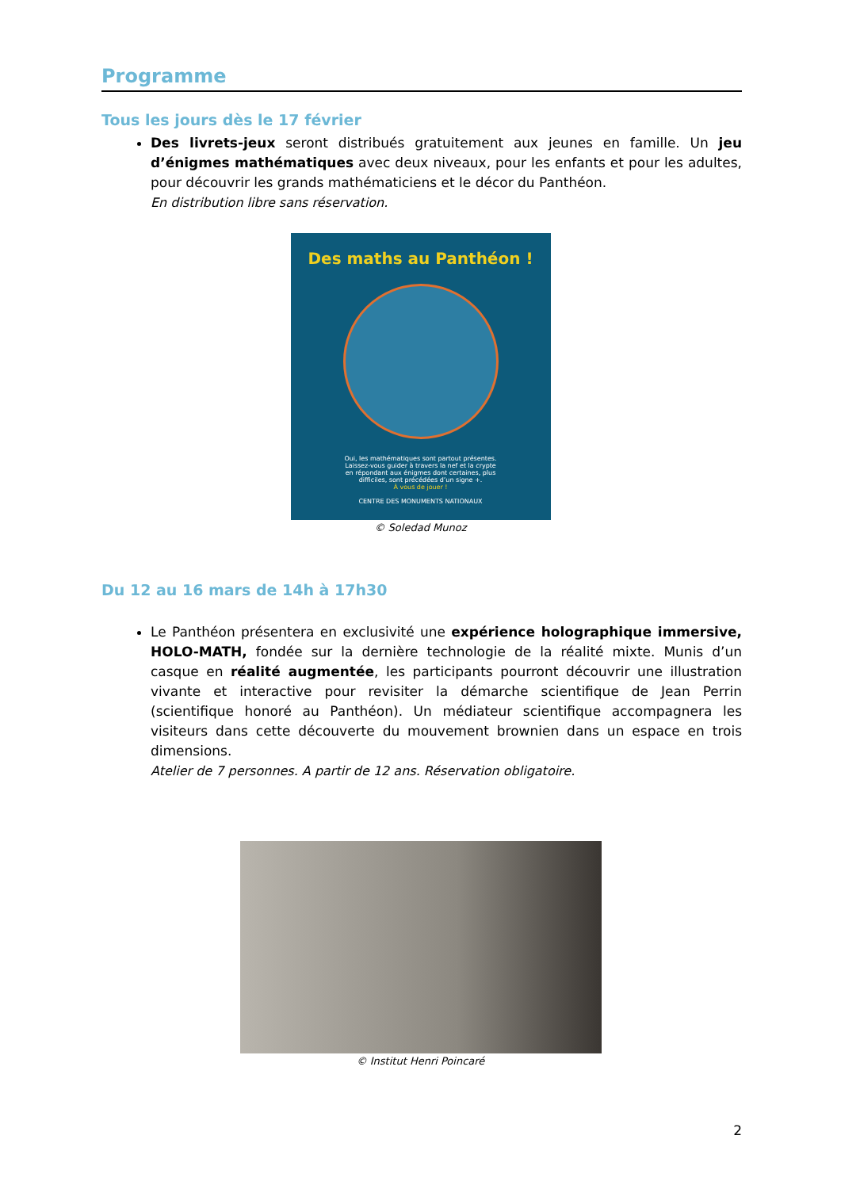Programme
Tous les jours dès le 17 février
Des livrets-jeux seront distribués gratuitement aux jeunes en famille. Un jeu d’énigmes mathématiques avec deux niveaux, pour les enfants et pour les adultes, pour découvrir les grands mathématiciens et le décor du Panthéon.
En distribution libre sans réservation.
Des maths au Panthéon !
Oui, les mathématiques sont partout présentes.
Laissez-vous guider à travers la nef et la crypte
en répondant aux énigmes dont certaines, plus
difficiles, sont précédées d’un signe +.
À vous de jouer !
CENTRE DES MONUMENTS NATIONAUX
© Soledad Munoz
Du 12 au 16 mars de 14h à 17h30
Le Panthéon présentera en exclusivité une expérience holographique immersive, HOLO-MATH, fondée sur la dernière technologie de la réalité mixte. Munis d’un casque en réalité augmentée, les participants pourront découvrir une illustration vivante et interactive pour revisiter la démarche scientifique de Jean Perrin (scientifique honoré au Panthéon). Un médiateur scientifique accompagnera les visiteurs dans cette découverte du mouvement brownien dans un espace en trois dimensions.
Atelier de 7 personnes. A partir de 12 ans. Réservation obligatoire.
© Institut Henri Poincaré
2